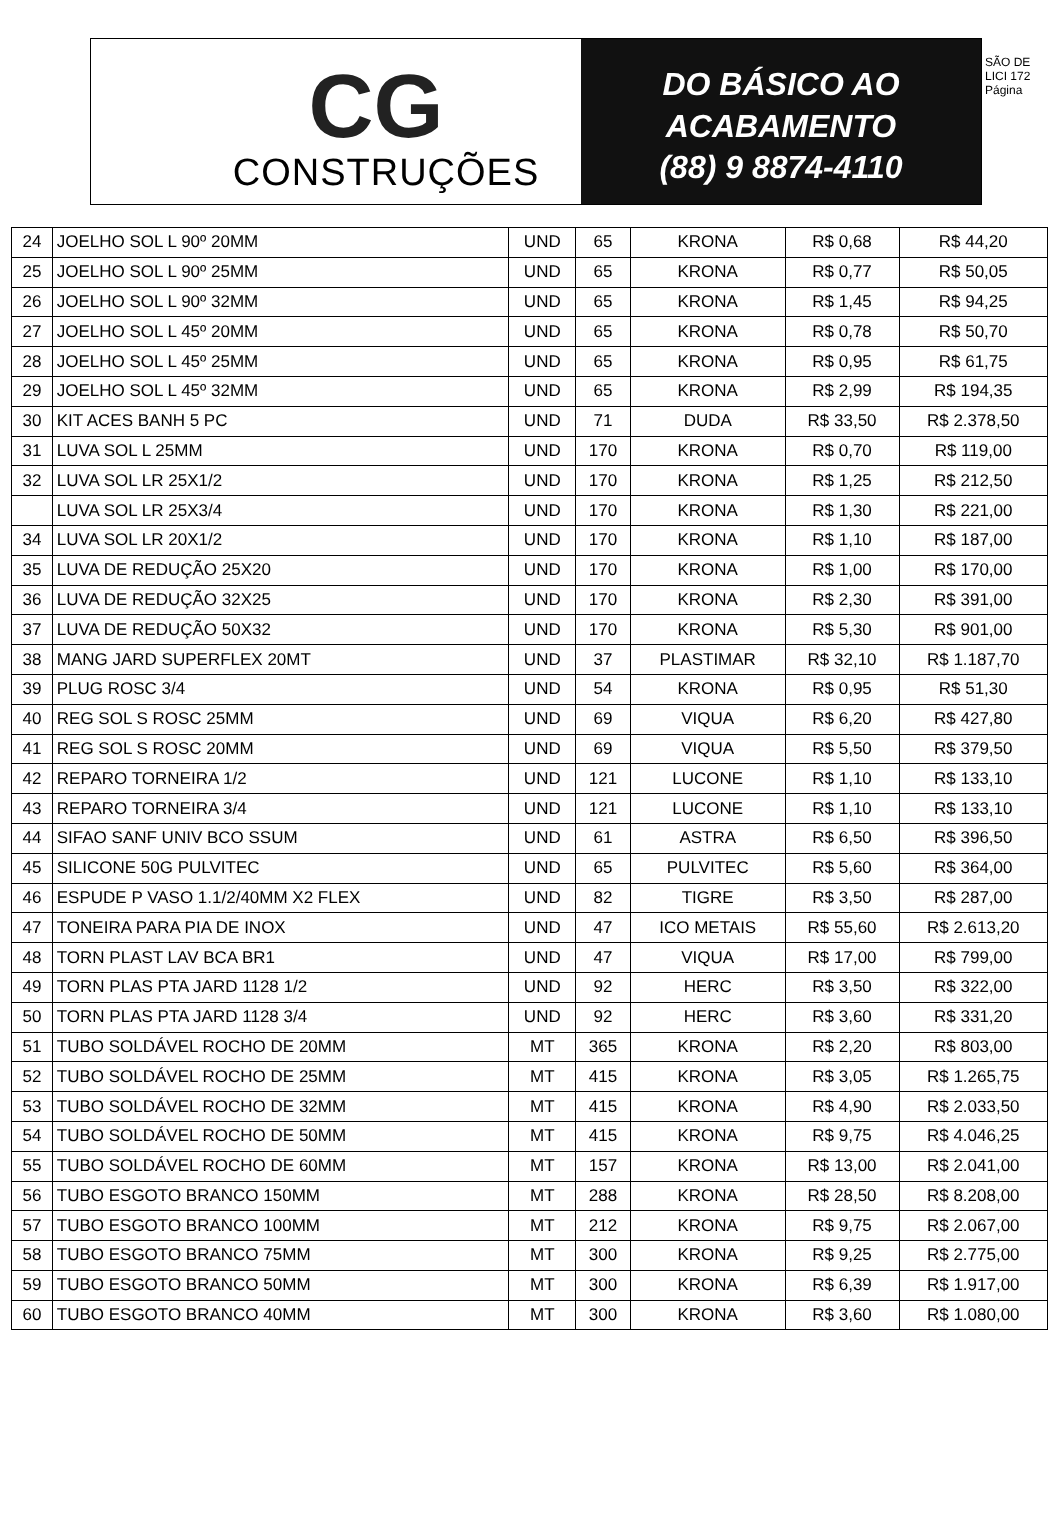CG
CONSTRUÇÕES
DO BÁSICO AO
ACABAMENTO
(88) 9 8874-4110
SÃO DE LICI 172 Página
| 24 | JOELHO SOL L 90º 20MM | UND | 65 | KRONA | R$ 0,68 | R$ 44,20 |
| 25 | JOELHO SOL L 90º 25MM | UND | 65 | KRONA | R$ 0,77 | R$ 50,05 |
| 26 | JOELHO SOL L 90º 32MM | UND | 65 | KRONA | R$ 1,45 | R$ 94,25 |
| 27 | JOELHO SOL L 45º 20MM | UND | 65 | KRONA | R$ 0,78 | R$ 50,70 |
| 28 | JOELHO SOL L 45º 25MM | UND | 65 | KRONA | R$ 0,95 | R$ 61,75 |
| 29 | JOELHO SOL L 45º 32MM | UND | 65 | KRONA | R$ 2,99 | R$ 194,35 |
| 30 | KIT ACES BANH 5 PC | UND | 71 | DUDA | R$ 33,50 | R$ 2.378,50 |
| 31 | LUVA SOL L 25MM | UND | 170 | KRONA | R$ 0,70 | R$ 119,00 |
| 32 | LUVA SOL LR 25X1/2 | UND | 170 | KRONA | R$ 1,25 | R$ 212,50 |
| | LUVA SOL LR 25X3/4 | UND | 170 | KRONA | R$ 1,30 | R$ 221,00 |
| 34 | LUVA SOL LR 20X1/2 | UND | 170 | KRONA | R$ 1,10 | R$ 187,00 |
| 35 | LUVA DE REDUÇÃO 25X20 | UND | 170 | KRONA | R$ 1,00 | R$ 170,00 |
| 36 | LUVA DE REDUÇÃO 32X25 | UND | 170 | KRONA | R$ 2,30 | R$ 391,00 |
| 37 | LUVA DE REDUÇÃO 50X32 | UND | 170 | KRONA | R$ 5,30 | R$ 901,00 |
| 38 | MANG JARD SUPERFLEX 20MT | UND | 37 | PLASTIMAR | R$ 32,10 | R$ 1.187,70 |
| 39 | PLUG ROSC 3/4 | UND | 54 | KRONA | R$ 0,95 | R$ 51,30 |
| 40 | REG SOL S ROSC 25MM | UND | 69 | VIQUA | R$ 6,20 | R$ 427,80 |
| 41 | REG SOL S ROSC 20MM | UND | 69 | VIQUA | R$ 5,50 | R$ 379,50 |
| 42 | REPARO TORNEIRA 1/2 | UND | 121 | LUCONE | R$ 1,10 | R$ 133,10 |
| 43 | REPARO TORNEIRA 3/4 | UND | 121 | LUCONE | R$ 1,10 | R$ 133,10 |
| 44 | SIFAO SANF UNIV BCO SSUM | UND | 61 | ASTRA | R$ 6,50 | R$ 396,50 |
| 45 | SILICONE 50G PULVITEC | UND | 65 | PULVITEC | R$ 5,60 | R$ 364,00 |
| 46 | ESPUDE P VASO 1.1/2/40MM X2 FLEX | UND | 82 | TIGRE | R$ 3,50 | R$ 287,00 |
| 47 | TONEIRA PARA PIA DE INOX | UND | 47 | ICO METAIS | R$ 55,60 | R$ 2.613,20 |
| 48 | TORN PLAST LAV BCA BR1 | UND | 47 | VIQUA | R$ 17,00 | R$ 799,00 |
| 49 | TORN PLAS PTA JARD 1128 1/2 | UND | 92 | HERC | R$ 3,50 | R$ 322,00 |
| 50 | TORN PLAS PTA JARD 1128 3/4 | UND | 92 | HERC | R$ 3,60 | R$ 331,20 |
| 51 | TUBO SOLDÁVEL ROCHO DE 20MM | MT | 365 | KRONA | R$ 2,20 | R$ 803,00 |
| 52 | TUBO SOLDÁVEL ROCHO DE 25MM | MT | 415 | KRONA | R$ 3,05 | R$ 1.265,75 |
| 53 | TUBO SOLDÁVEL ROCHO DE 32MM | MT | 415 | KRONA | R$ 4,90 | R$ 2.033,50 |
| 54 | TUBO SOLDÁVEL ROCHO DE 50MM | MT | 415 | KRONA | R$ 9,75 | R$ 4.046,25 |
| 55 | TUBO SOLDÁVEL ROCHO DE 60MM | MT | 157 | KRONA | R$ 13,00 | R$ 2.041,00 |
| 56 | TUBO ESGOTO BRANCO 150MM | MT | 288 | KRONA | R$ 28,50 | R$ 8.208,00 |
| 57 | TUBO ESGOTO BRANCO 100MM | MT | 212 | KRONA | R$ 9,75 | R$ 2.067,00 |
| 58 | TUBO ESGOTO BRANCO 75MM | MT | 300 | KRONA | R$ 9,25 | R$ 2.775,00 |
| 59 | TUBO ESGOTO BRANCO 50MM | MT | 300 | KRONA | R$ 6,39 | R$ 1.917,00 |
| 60 | TUBO ESGOTO BRANCO 40MM | MT | 300 | KRONA | R$ 3,60 | R$ 1.080,00 |